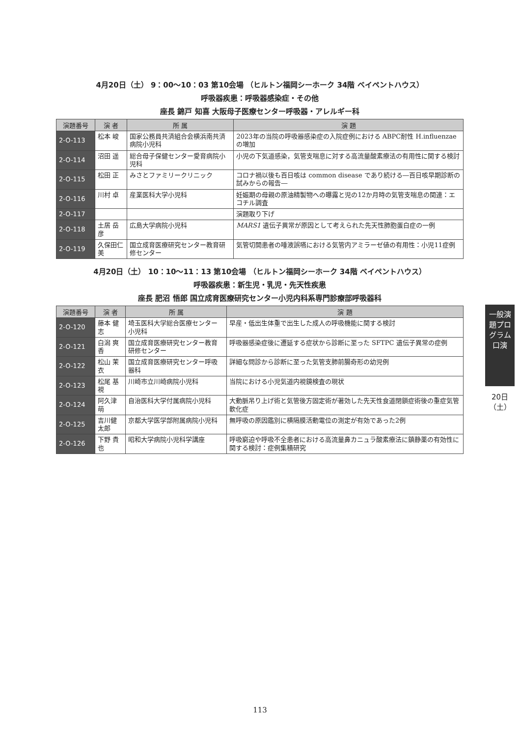4月20日（土） 9：00～10：03 第10会場 （ヒルトン福岡シーホーク 34階 ベイペントハウス）
呼吸器疾患：呼吸器感染症・その他
座長 錦戸 知喜 大阪母子医療センター呼吸器・アレルギー科
| 演題番号 | 演 者 | 所 属 | 演 題 |
| --- | --- | --- | --- |
| 2-O-113 | 松本 峻 | 国家公務員共済組合会横浜南共済病院小児科 | 2023年の当院の呼吸器感染症の入院症例における ABPC耐性 H.influenzae の増加 |
| 2-O-114 | 沼田 遥 | 総合母子保健センター愛育病院小児科 | 小児の下気道感染，気管支喘息に対する高流量酸素療法の有用性に関する検討 |
| 2-O-115 | 松田 正 | みさとファミリークリニック | コロナ禍以後も百日咳は common disease であり続ける―百日咳早期診断の試みからの報告― |
| 2-O-116 | 川村 卓 | 産業医科大学小児科 | 妊娠期の母親の原油精製物への曝露と児の12か月時の気管支喘息の関連：エコチル調査 |
| 2-O-117 | | | 演題取り下げ |
| 2-O-118 | 土居 岳彦 | 広島大学病院小児科 | MARS1 遺伝子異常が原因として考えられた先天性肺胞蛋白症の一例 |
| 2-O-119 | 久保田仁美 | 国立成育医療研究センター教育研修センター | 気管切開患者の唾液誤嚥における気管内アミラーゼ値の有用性：小児11症例 |
4月20日（土） 10：10～11：13 第10会場 （ヒルトン福岡シーホーク 34階 ベイペントハウス）
呼吸器疾患：新生児・乳児・先天性疾患
座長 肥沼 悟郎 国立成育医療研究センター小児内科系専門診療部呼吸器科
| 演題番号 | 演 者 | 所 属 | 演 題 |
| --- | --- | --- | --- |
| 2-O-120 | 藤本 健志 | 埼玉医科大学総合医療センター小児科 | 早産・低出生体重で出生した成人の呼吸機能に関する検討 |
| 2-O-121 | 白潟 爽香 | 国立成育医療研究センター教育研修センター | 呼吸器感染症後に遷延する症状から診断に至った SFTPC 遺伝子異常の症例 |
| 2-O-122 | 松山 茉衣 | 国立成育医療研究センター呼吸器科 | 詳細な問診から診断に至った気管支肺前腸奇形の幼児例 |
| 2-O-123 | 松尾 基視 | 川崎市立川崎病院小児科 | 当院における小児気道内視鏡検査の現状 |
| 2-O-124 | 阿久津 萌 | 自治医科大学付属病院小児科 | 大動脈吊り上げ術と気管後方固定術が著効した先天性食道閉鎖症術後の重症気管軟化症 |
| 2-O-125 | 吉川健太郎 | 京都大学医学部附属病院小児科 | 無呼吸の原因鑑別に横隔膜活動電位の測定が有効であった2例 |
| 2-O-126 | 下野 貴也 | 昭和大学病院小児科学講座 | 呼吸窮迫や呼吸不全患者における高流量鼻カニュラ酸素療法に鎮静薬の有効性に関する検討：症例集積研究 |
一般演題プログラム 口演
20日（土）
113